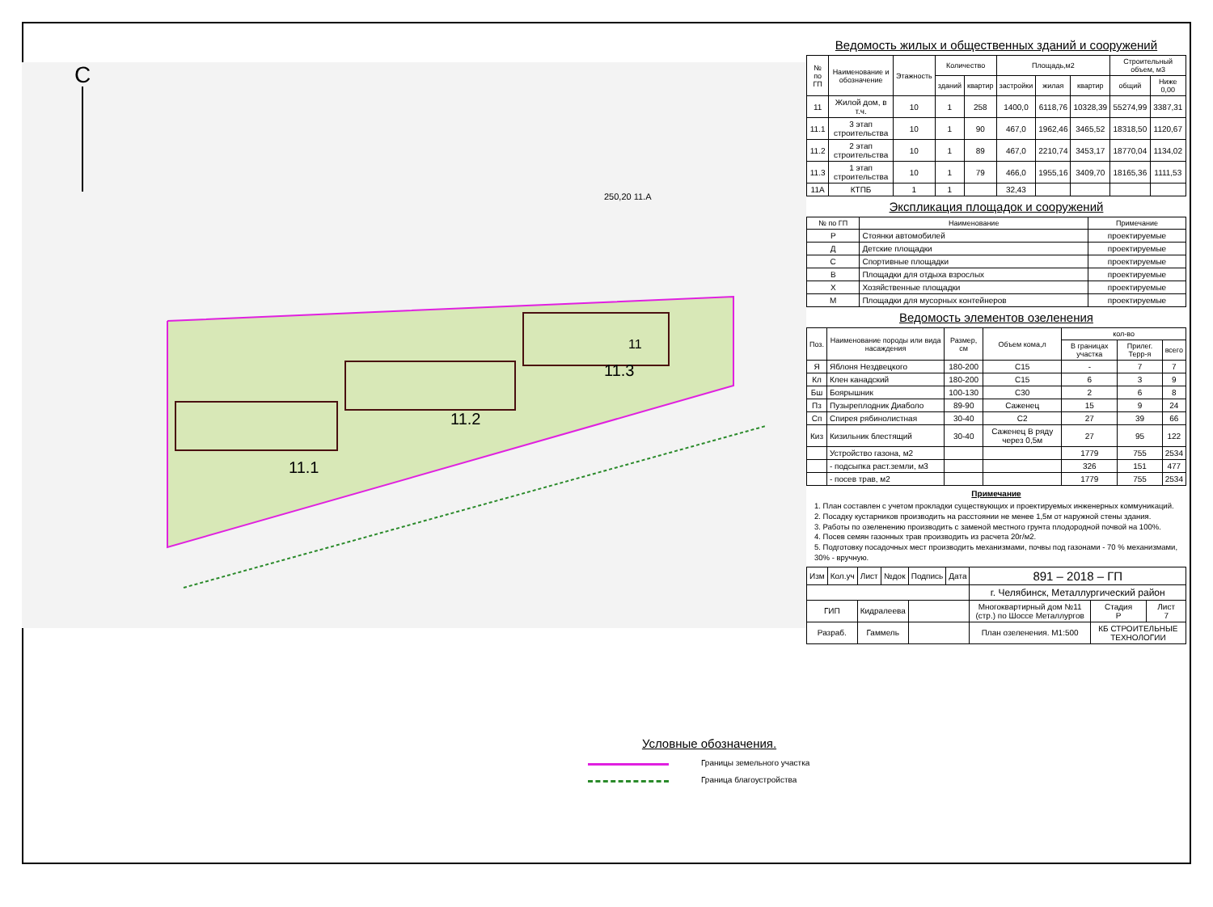С
11.1
11.2
11.3
11
250,20 11.А
Условные обозначения.
Границы земельного участка
Граница благоустройства
Ведомость жилых и общественных зданий и сооружений
| № по ГП | Наименование и обозначение | Этажность | Количество | | Площадь,м2 | | | Строительный объем, м3 | |
| --- | --- | --- | --- | --- | --- | --- | --- | --- | --- |
| | | | зданий | квартир | застройки | жилая | квартир | общий | Ниже 0,00 |
| 11 | Жилой дом, в т.ч. | 10 | 1 | 258 | 1400,0 | 6118,76 | 10328,39 | 55274,99 | 3387,31 |
| 11.1 | 3 этап строительства | 10 | 1 | 90 | 467,0 | 1962,46 | 3465,52 | 18318,50 | 1120,67 |
| 11.2 | 2 этап строительства | 10 | 1 | 89 | 467,0 | 2210,74 | 3453,17 | 18770,04 | 1134,02 |
| 11.3 | 1 этап строительства | 10 | 1 | 79 | 466,0 | 1955,16 | 3409,70 | 18165,36 | 1111,53 |
| 11А | КТПБ | 1 | 1 | | 32,43 | | | | |
Экспликация площадок и сооружений
| № по ГП | Наименование | Примечание |
| --- | --- | --- |
| Р | Стоянки автомобилей | проектируемые |
| Д | Детские площадки | проектируемые |
| С | Спортивные площадки | проектируемые |
| В | Площадки для отдыха взрослых | проектируемые |
| Х | Хозяйственные площадки | проектируемые |
| М | Площадки для мусорных контейнеров | проектируемые |
Ведомость элементов озеленения
| Поз. | Наименование породы или вида насаждения | Размер, см | Объем кома,л | кол-во | | |
| --- | --- | --- | --- | --- | --- | --- |
| | | | | В границах участка | Прилег. Терр-я | всего |
| Я | Яблоня Нездвецкого | 180-200 | С15 | - | 7 | 7 |
| Кл | Клен канадский | 180-200 | С15 | 6 | 3 | 9 |
| Бш | Боярышник | 100-130 | С30 | 2 | 6 | 8 |
| Пз | Пузыреплодник Диаболо | 89-90 | Саженец | 15 | 9 | 24 |
| Сп | Спирея рябинолистная | 30-40 | С2 | 27 | 39 | 66 |
| Киз | Кизильник блестящий | 30-40 | Саженец В ряду через 0,5м | 27 | 95 | 122 |
| | Устройство газона, м2 | | | 1779 | 755 | 2534 |
| | - подсыпка раст.земли, м3 | | | 326 | 151 | 477 |
| | - посев трав, м2 | | | 1779 | 755 | 2534 |
Примечание
1. План составлен с учетом прокладки существующих и проектируемых инженерных коммуникаций.
2. Посадку кустарников производить на расстоянии не менее 1,5м от наружной стены здания.
3. Работы по озеленению производить с заменой местного грунта плодородной почвой на 100%.
4. Посев семян газонных трав производить из расчета 20г/м2.
5. Подготовку посадочных мест производить механизмами, почвы под газонами - 70 % механизмами, 30% - вручную.
| Изм | Кол.уч | Лист | №док | Подпись | Дата | 891 – 2018 – ГП | | |
| | | | | | | г. Челябинск, Металлургический район | | |
| ГИП | | Кидралеева | | | | Многоквартирный дом №11 (стр.) по Шоссе Металлургов | Стадия Р | Лист 7 |
| Разраб. | | Гаммель | | | | План озеленения. М1:500 | КБ СТРОИТЕЛЬНЫЕ ТЕХНОЛОГИИ | |